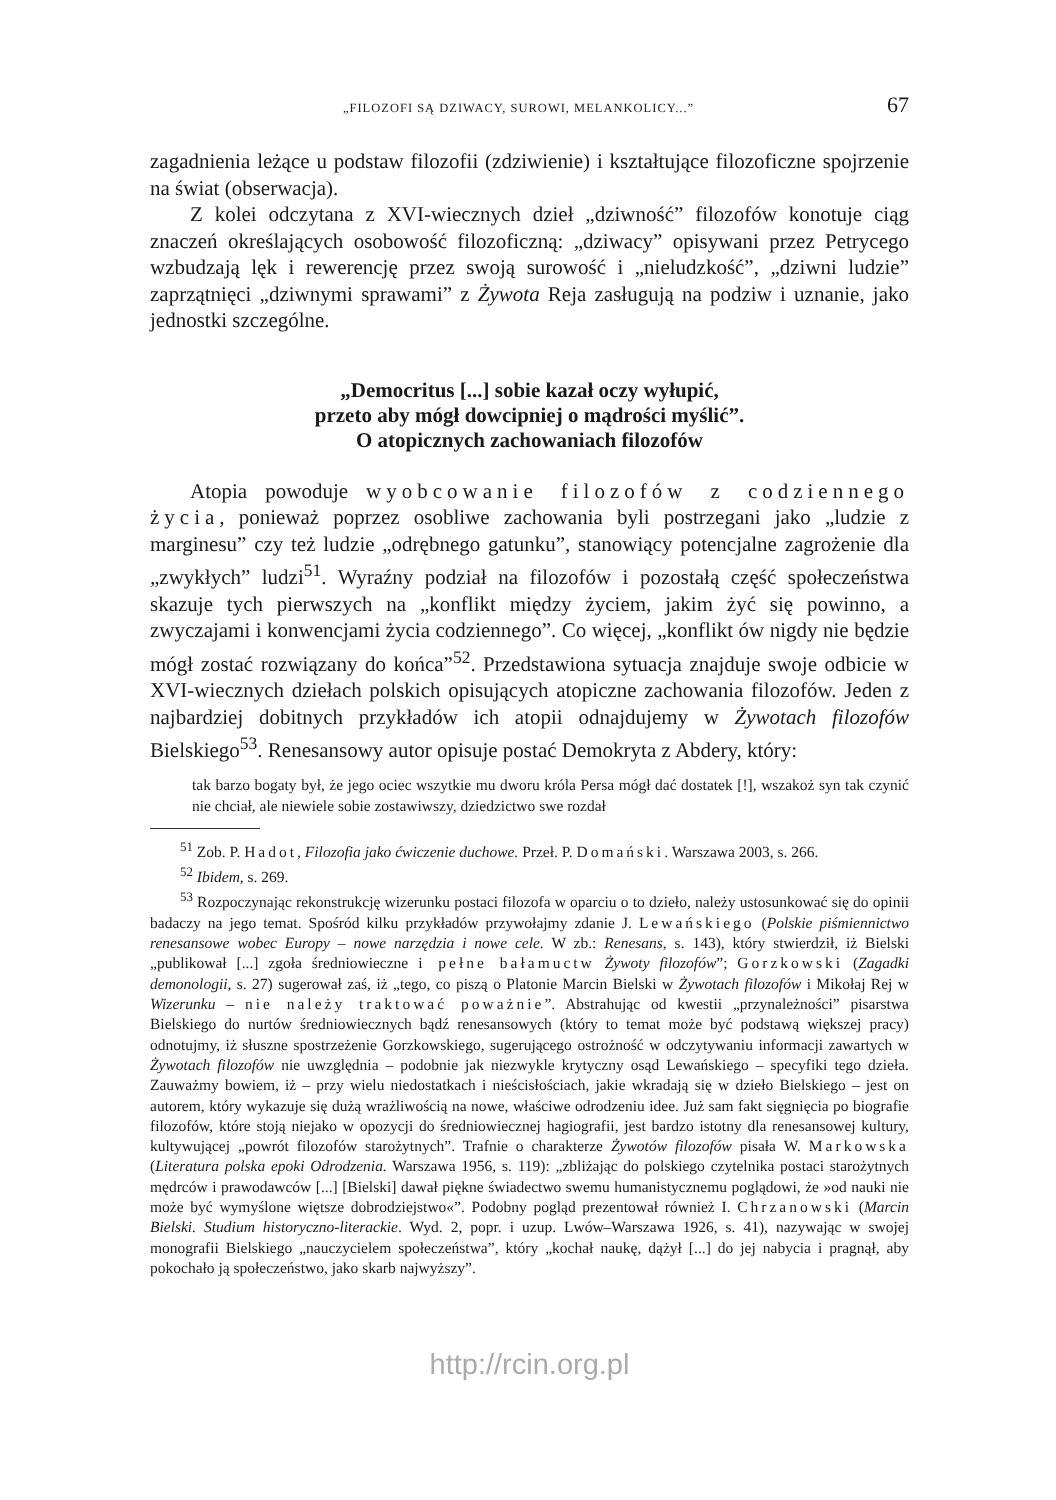„FILOZOFI SĄ DZIWACY, SUROWI, MELANKOLICY...” 67
zagadnienia leżące u podstaw filozofii (zdziwienie) i kształtujące filozoficzne spojrzenie na świat (obserwacja).
Z kolei odczytana z XVI-wiecznych dzieł „dziwność” filozofów konotuje ciąg znaczeń określających osobowość filozoficzną: „dziwacy” opisywani przez Petrycego wzbudzają lęk i rewerencję przez swoją surowość i „nieludzkość”, „dziwni ludzie” zaprzątnięci „dziwnymi sprawami” z Żywota Reja zasługują na podziw i uznanie, jako jednostki szczególne.
„Democritus [...] sobie kazał oczy wyłupić,
przeto aby mógł dowcipniej o mądrości myślić”.
O atopicznych zachowaniach filozofów
Atopia powoduje wyobcowanie filozofów z codziennego życia, ponieważ poprzez osobliwe zachowania byli postrzegani jako „ludzie z marginesu” czy też ludzie „odrębnego gatunku”, stanowiący potencjalne zagrożenie dla „zwykłych” ludzi<sup>51</sup>. Wyraźny podział na filozofów i pozostałą część społeczeństwa skazuje tych pierwszych na „konflikt między życiem, jakim żyć się powinno, a zwyczajami i konwencjami życia codziennego”. Co więcej, „konflikt ów nigdy nie będzie mógł zostać rozwiązany do końca”<sup>52</sup>. Przedstawiona sytuacja znajduje swoje odbicie w XVI-wiecznych dziełach polskich opisujących atopiczne zachowania filozofów. Jeden z najbardziej dobitnych przykładów ich atopii odnajdujemy w Żywotach filozofów Bielskiego<sup>53</sup>. Renesansowy autor opisuje postać Demokryta z Abdery, który:
tak barzo bogaty był, że jego ociec wszytkie mu dworu króla Persa mógł dać dostatek [!], wszakoż syn tak czynić nie chciał, ale niewiele sobie zostawiwszy, dziedzictwo swe rozdał
<sup>51</sup> Zob. P. Hadot, Filozofia jako ćwiczenie duchowe. Przeł. P. Domański. Warszawa 2003, s. 266.
<sup>52</sup> Ibidem, s. 269.
<sup>53</sup> Rozpoczynając rekonstrukcję wizerunku postaci filozofa w oparciu o to dzieło, należy ustosunkować się do opinii badaczy na jego temat. Spośród kilku przykładów przywołajmy zdanie J. Lewańskiego (Polskie piśmiennictwo renesansowe wobec Europy – nowe narzędzia i nowe cele. W zb.: Renesans, s. 143), który stwierdził, iż Bielski „publikował [...] zgoła średniowieczne i pełne bałamuctw Żywoty filozofów”; Gorzkowski (Zagadki demonologii, s. 27) sugerował zaś, iż „tego, co piszą o Platonie Marcin Bielski w Żywotach filozofów i Mikołaj Rej w Wizerunku – nie należy traktować poważnie”. Abstrahując od kwestii „przynależności” pisarstwa Bielskiego do nurtów średniowiecznych bądź renesansowych (który to temat może być podstawą większej pracy) odnotujmy, iż słuszne spostrzeżenie Gorzkowskiego, sugerującego ostrożność w odczytywaniu informacji zawartych w Żywotach filozofów nie uwzględnia – podobnie jak niezwykle krytyczny osąd Lewańskiego – specyfiki tego dzieła. Zauważmy bowiem, iż – przy wielu niedostatkach i nieścisłościach, jakie wkradają się w dzieło Bielskiego – jest on autorem, który wykazuje się dużą wrażliwością na nowe, właściwe odrodzeniu idee. Już sam fakt sięgnięcia po biografie filozofów, które stoją niejako w opozycji do średniowiecznej hagiografii, jest bardzo istotny dla renesansowej kultury, kultywującej „powrót filozofów starożytnych”. Trafnie o charakterze Żywotów filozofów pisała W. Markowska (Literatura polska epoki Odrodzenia. Warszawa 1956, s. 119): „zbliżając do polskiego czytelnika postaci starożytnych mędrców i prawodawców [...] [Bielski] dawał piękne świadectwo swemu humanistycznemu poglądowi, że »od nauki nie może być wymyślone więtsze dobrodziejstwo«”. Podobny pogląd prezentował również I. Chrzanowski (Marcin Bielski. Studium historyczno-literackie. Wyd. 2, popr. i uzup. Lwów–Warszawa 1926, s. 41), nazywając w swojej monografii Bielskiego „nauczycielem społeczeństwa”, który „kochał naukę, dążył [...] do jej nabycia i pragnął, aby pokochało ją społeczeństwo, jako skarb najwyższy”.
http://rcin.org.pl